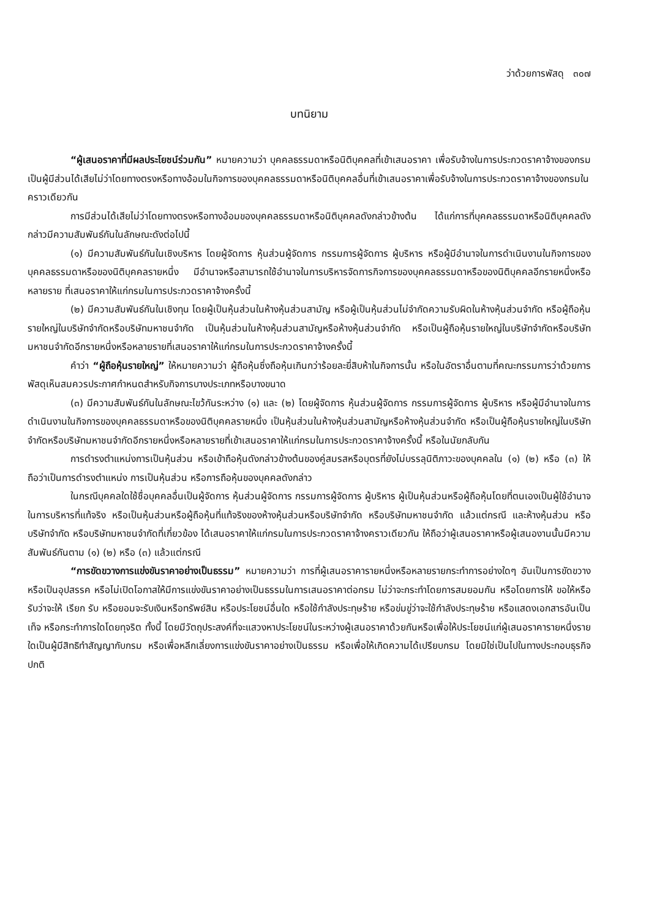ว่าด้วยการพัสดุ ๓๐๗
บทนิยาม
“ผู้เสนอราคาที่มีผลประโยชน์ร่วมกัน” หมายความว่า บุคคลธรรมดาหรือนิติบุคคลที่เข้าเสนอราคา เพื่อรับจ้างในการประกวดราคาจ้างของกรม เป็นผู้มีส่วนได้เสียไม่ว่าโดยทางตรงหรือทางอ้อมในกิจการของบุคคลธรรมดาหรือนิติบุคคลอื่นที่เข้าเสนอราคาเพื่อรับจ้างในการประกวดราคาจ้างของกรมในคราวเดียวกัน
การมีส่วนได้เสียไม่ว่าโดยทางตรงหรือทางอ้อมของบุคคลธรรมดาหรือนิติบุคคลดังกล่าวข้างต้น ได้แก่การที่บุคคลธรรมดาหรือนิติบุคคลดังกล่าวมีความสัมพันธ์กันในลักษณะดังต่อไปนี้
(๑) มีความสัมพันธ์กันในเชิงบริหาร โดยผู้จัดการ หุ้นส่วนผู้จัดการ กรรมการผู้จัดการ ผู้บริหาร หรือผู้มีอำนาจในการดำเนินงานในกิจการของบุคคลธรรมดาหรือของนิติบุคคลรายหนึ่ง มีอำนาจหรือสามารถใช้อำนาจในการบริหารจัดการกิจการของบุคคลธรรมดาหรือของนิติบุคคลอีกรายหนึ่งหรือหลายราย ที่เสนอราคาให้แก่กรมในการประกวดราคาจ้างครั้งนี้
(๒) มีความสัมพันธ์กันในเชิงทุน โดยผู้เป็นหุ้นส่วนในห้างหุ้นส่วนสามัญ หรือผู้เป็นหุ้นส่วนไม่จำกัดความรับผิดในห้างหุ้นส่วนจำกัด หรือผู้ถือหุ้นรายใหญ่ในบริษัทจำกัดหรือบริษัทมหาชนจำกัด เป็นหุ้นส่วนในห้างหุ้นส่วนสามัญหรือห้างหุ้นส่วนจำกัด หรือเป็นผู้ถือหุ้นรายใหญ่ในบริษัทจำกัดหรือบริษัทมหาชนจำกัดอีกรายหนึ่งหรือหลายรายที่เสนอราคาให้แก่กรมในการประกวดราคาจ้างครั้งนี้
คำว่า “ผู้ถือหุ้นรายใหญ่” ให้หมายความว่า ผู้ถือหุ้นซึ่งถือหุ้นเกินกว่าร้อยละยี่สิบห้าในกิจการนั้น หรือในอัตราอื่นตามที่คณะกรรมการว่าด้วยการพัสดุเห็นสมควรประกาศกำหนดสำหรับกิจการบางประเภทหรือบางขนาด
(๓) มีความสัมพันธ์กันในลักษณะไขว้กันระหว่าง (๑) และ (๒) โดยผู้จัดการ หุ้นส่วนผู้จัดการ กรรมการผู้จัดการ ผู้บริหาร หรือผู้มีอำนาจในการดำเนินงานในกิจการของบุคคลธรรมดาหรือของนิติบุคคลรายหนึ่ง เป็นหุ้นส่วนในห้างหุ้นส่วนสามัญหรือห้างหุ้นส่วนจำกัด หรือเป็นผู้ถือหุ้นรายใหญ่ในบริษัทจำกัดหรือบริษัทมหาชนจำกัดอีกรายหนึ่งหรือหลายรายที่เข้าเสนอราคาให้แก่กรมในการประกวดราคาจ้างครั้งนี้ หรือในนัยกลับกัน
การดำรงตำแหน่งการเป็นหุ้นส่วน หรือเข้าถือหุ้นดังกล่าวข้างต้นของคู่สมรสหรือบุตรที่ยังไม่บรรลุนิติภาวะของบุคคลใน (๑) (๒) หรือ (๓) ให้ถือว่าเป็นการดำรงตำแหน่ง การเป็นหุ้นส่วน หรือการถือหุ้นของบุคคลดังกล่าว
ในกรณีบุคคลใดใช้ชื่อบุคคลอื่นเป็นผู้จัดการ หุ้นส่วนผู้จัดการ กรรมการผู้จัดการ ผู้บริหาร ผู้เป็นหุ้นส่วนหรือผู้ถือหุ้นโดยที่ตนเองเป็นผู้ใช้อำนาจในการบริหารที่แท้จริง หรือเป็นหุ้นส่วนหรือผู้ถือหุ้นที่แท้จริงของห้างหุ้นส่วนหรือบริษัทจำกัด หรือบริษัทมหาชนจำกัด แล้วแต่กรณี และห้างหุ้นส่วน หรือบริษัทจำกัด หรือบริษัทมหาชนจำกัดที่เกี่ยวข้อง ได้เสนอราคาให้แก่กรมในการประกวดราคาจ้างคราวเดียวกัน ให้ถือว่าผู้เสนอราคาหรือผู้เสนองานนั้นมีความสัมพันธ์กันตาม (๑) (๒) หรือ (๓) แล้วแต่กรณี
“การขัดขวางการแข่งขันราคาอย่างเป็นธรรม” หมายความว่า การที่ผู้เสนอราคารายหนึ่งหรือหลายรายกระทำการอย่างใดๆ อันเป็นการขัดขวาง หรือเป็นอุปสรรค หรือไม่เปิดโอกาสให้มีการแข่งขันราคาอย่างเป็นธรรมในการเสนอราคาต่อกรม ไม่ว่าจะกระทำโดยการสมยอมกัน หรือโดยการให้ ขอให้หรือรับว่าจะให้ เรียก รับ หรือยอมจะรับเงินหรือทรัพย์สิน หรือประโยชน์อื่นใด หรือใช้กำลังประทุษร้าย หรือข่มขู่ว่าจะใช้กำลังประทุษร้าย หรือแสดงเอกสารอันเป็นเท็จ หรือกระทำการใดโดยทุจริต ทั้งนี้ โดยมีวัตถุประสงค์ที่จะแสวงหาประโยชน์ในระหว่างผู้เสนอราคาด้วยกันหรือเพื่อให้ประโยชน์แก่ผู้เสนอราคารายหนึ่งรายใดเป็นผู้มีสิทธิทำสัญญากับกรม หรือเพื่อหลีกเลี่ยงการแข่งขันราคาอย่างเป็นธรรม หรือเพื่อให้เกิดความได้เปรียบกรม โดยมิใช่เป็นไปในทางประกอบธุรกิจปกติ